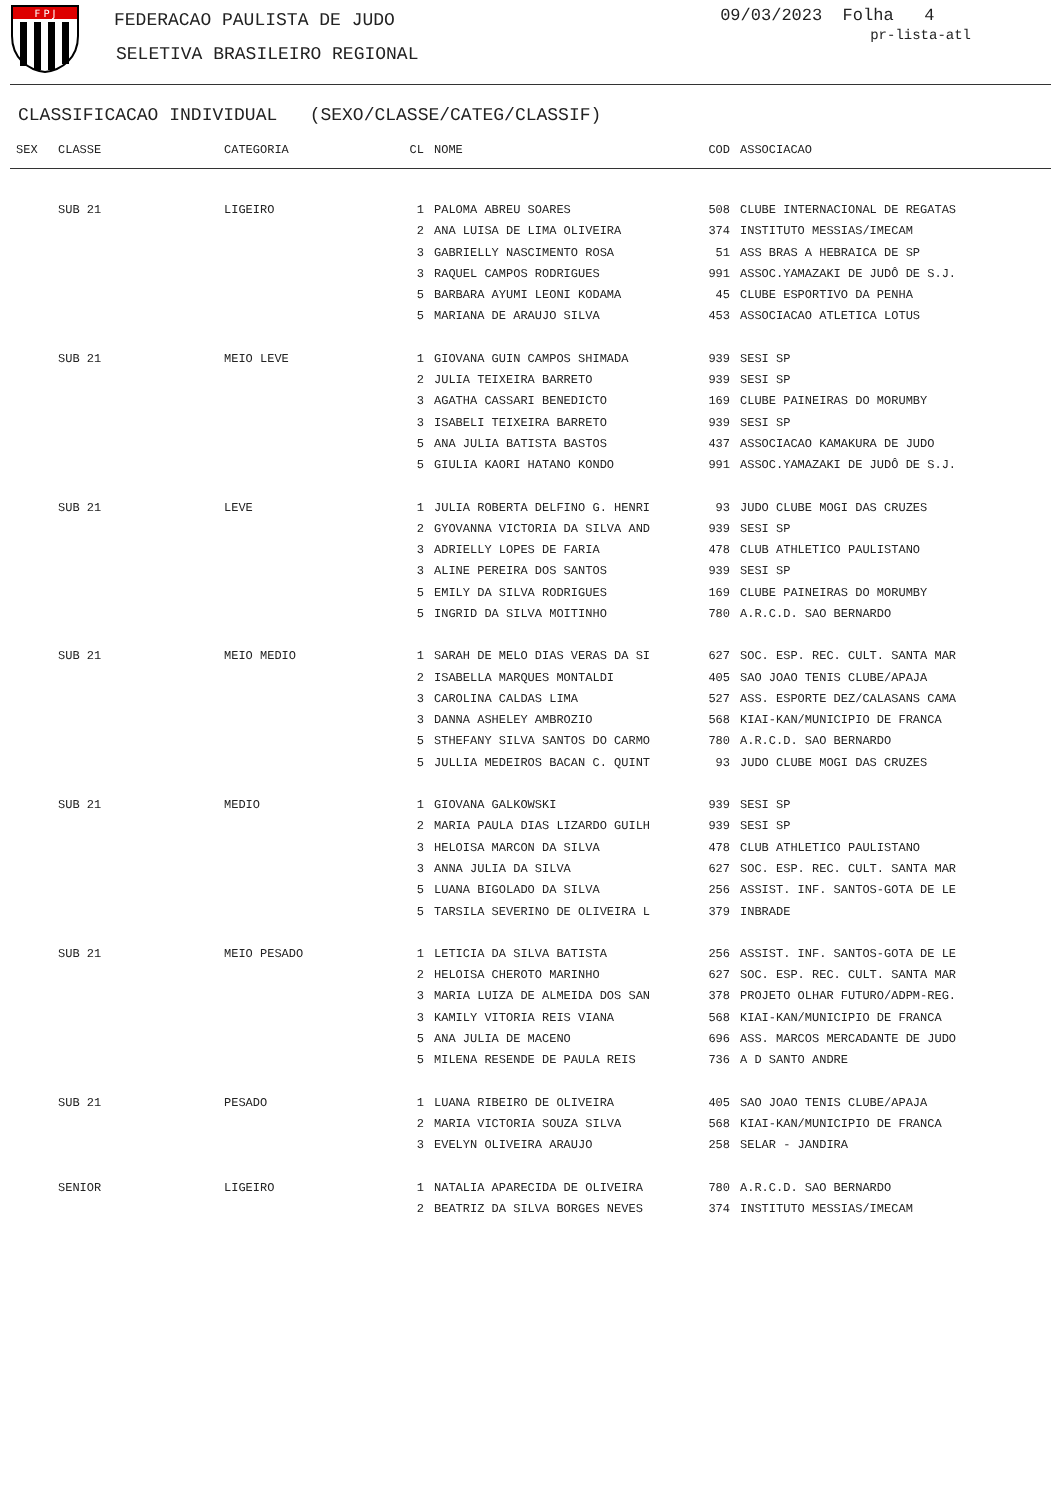F P J
FEDERACAO PAULISTA DE JUDO
SELETIVA BRASILEIRO REGIONAL
09/03/2023 Folha 4
pr-lista-atl
CLASSIFICACAO INDIVIDUAL (SEXO/CLASSE/CATEG/CLASSIF)
| SEX | CLASSE | CATEGORIA | CL | NOME | COD | ASSOCIACAO |
| --- | --- | --- | --- | --- | --- | --- |
| | SUB 21 | LIGEIRO | 1 | PALOMA ABREU SOARES | 508 | CLUBE INTERNACIONAL DE REGATAS |
| | | | 2 | ANA LUISA DE LIMA OLIVEIRA | 374 | INSTITUTO MESSIAS/IMECAM |
| | | | 3 | GABRIELLY NASCIMENTO ROSA | 51 | ASS BRAS A HEBRAICA DE SP |
| | | | 3 | RAQUEL CAMPOS RODRIGUES | 991 | ASSOC.YAMAZAKI DE JUDÔ DE S.J. |
| | | | 5 | BARBARA AYUMI LEONI KODAMA | 45 | CLUBE ESPORTIVO DA PENHA |
| | | | 5 | MARIANA DE ARAUJO SILVA | 453 | ASSOCIACAO ATLETICA LOTUS |
| | SUB 21 | MEIO LEVE | 1 | GIOVANA GUIN CAMPOS SHIMADA | 939 | SESI SP |
| | | | 2 | JULIA TEIXEIRA BARRETO | 939 | SESI SP |
| | | | 3 | AGATHA CASSARI BENEDICTO | 169 | CLUBE PAINEIRAS DO MORUMBY |
| | | | 3 | ISABELI TEIXEIRA BARRETO | 939 | SESI SP |
| | | | 5 | ANA JULIA BATISTA BASTOS | 437 | ASSOCIACAO KAMAKURA DE JUDO |
| | | | 5 | GIULIA KAORI HATANO KONDO | 991 | ASSOC.YAMAZAKI DE JUDÔ DE S.J. |
| | SUB 21 | LEVE | 1 | JULIA ROBERTA DELFINO G. HENRI | 93 | JUDO CLUBE MOGI DAS CRUZES |
| | | | 2 | GYOVANNA VICTORIA DA SILVA AND | 939 | SESI SP |
| | | | 3 | ADRIELLY LOPES DE FARIA | 478 | CLUB ATHLETICO PAULISTANO |
| | | | 3 | ALINE PEREIRA DOS SANTOS | 939 | SESI SP |
| | | | 5 | EMILY DA SILVA RODRIGUES | 169 | CLUBE PAINEIRAS DO MORUMBY |
| | | | 5 | INGRID DA SILVA MOITINHO | 780 | A.R.C.D. SAO BERNARDO |
| | SUB 21 | MEIO MEDIO | 1 | SARAH DE MELO DIAS VERAS DA SI | 627 | SOC. ESP. REC. CULT. SANTA MAR |
| | | | 2 | ISABELLA MARQUES MONTALDI | 405 | SAO JOAO TENIS CLUBE/APAJA |
| | | | 3 | CAROLINA CALDAS LIMA | 527 | ASS. ESPORTE DEZ/CALASANS CAMA |
| | | | 3 | DANNA ASHELEY AMBROZIO | 568 | KIAI-KAN/MUNICIPIO DE FRANCA |
| | | | 5 | STHEFANY SILVA SANTOS DO CARMO | 780 | A.R.C.D. SAO BERNARDO |
| | | | 5 | JULLIA MEDEIROS BACAN C. QUINT | 93 | JUDO CLUBE MOGI DAS CRUZES |
| | SUB 21 | MEDIO | 1 | GIOVANA GALKOWSKI | 939 | SESI SP |
| | | | 2 | MARIA PAULA DIAS LIZARDO GUILH | 939 | SESI SP |
| | | | 3 | HELOISA MARCON DA SILVA | 478 | CLUB ATHLETICO PAULISTANO |
| | | | 3 | ANNA JULIA DA SILVA | 627 | SOC. ESP. REC. CULT. SANTA MAR |
| | | | 5 | LUANA BIGOLADO DA SILVA | 256 | ASSIST. INF. SANTOS-GOTA DE LE |
| | | | 5 | TARSILA SEVERINO DE OLIVEIRA L | 379 | INBRADE |
| | SUB 21 | MEIO PESADO | 1 | LETICIA DA SILVA BATISTA | 256 | ASSIST. INF. SANTOS-GOTA DE LE |
| | | | 2 | HELOISA CHEROTO MARINHO | 627 | SOC. ESP. REC. CULT. SANTA MAR |
| | | | 3 | MARIA LUIZA DE ALMEIDA DOS SAN | 378 | PROJETO OLHAR FUTURO/ADPM-REG. |
| | | | 3 | KAMILY VITORIA REIS VIANA | 568 | KIAI-KAN/MUNICIPIO DE FRANCA |
| | | | 5 | ANA JULIA DE MACENO | 696 | ASS. MARCOS MERCADANTE DE JUDO |
| | | | 5 | MILENA RESENDE DE PAULA REIS | 736 | A D SANTO ANDRE |
| | SUB 21 | PESADO | 1 | LUANA RIBEIRO DE OLIVEIRA | 405 | SAO JOAO TENIS CLUBE/APAJA |
| | | | 2 | MARIA VICTORIA SOUZA SILVA | 568 | KIAI-KAN/MUNICIPIO DE FRANCA |
| | | | 3 | EVELYN OLIVEIRA ARAUJO | 258 | SELAR - JANDIRA |
| | SENIOR | LIGEIRO | 1 | NATALIA APARECIDA DE OLIVEIRA | 780 | A.R.C.D. SAO BERNARDO |
| | | | 2 | BEATRIZ DA SILVA BORGES NEVES | 374 | INSTITUTO MESSIAS/IMECAM |